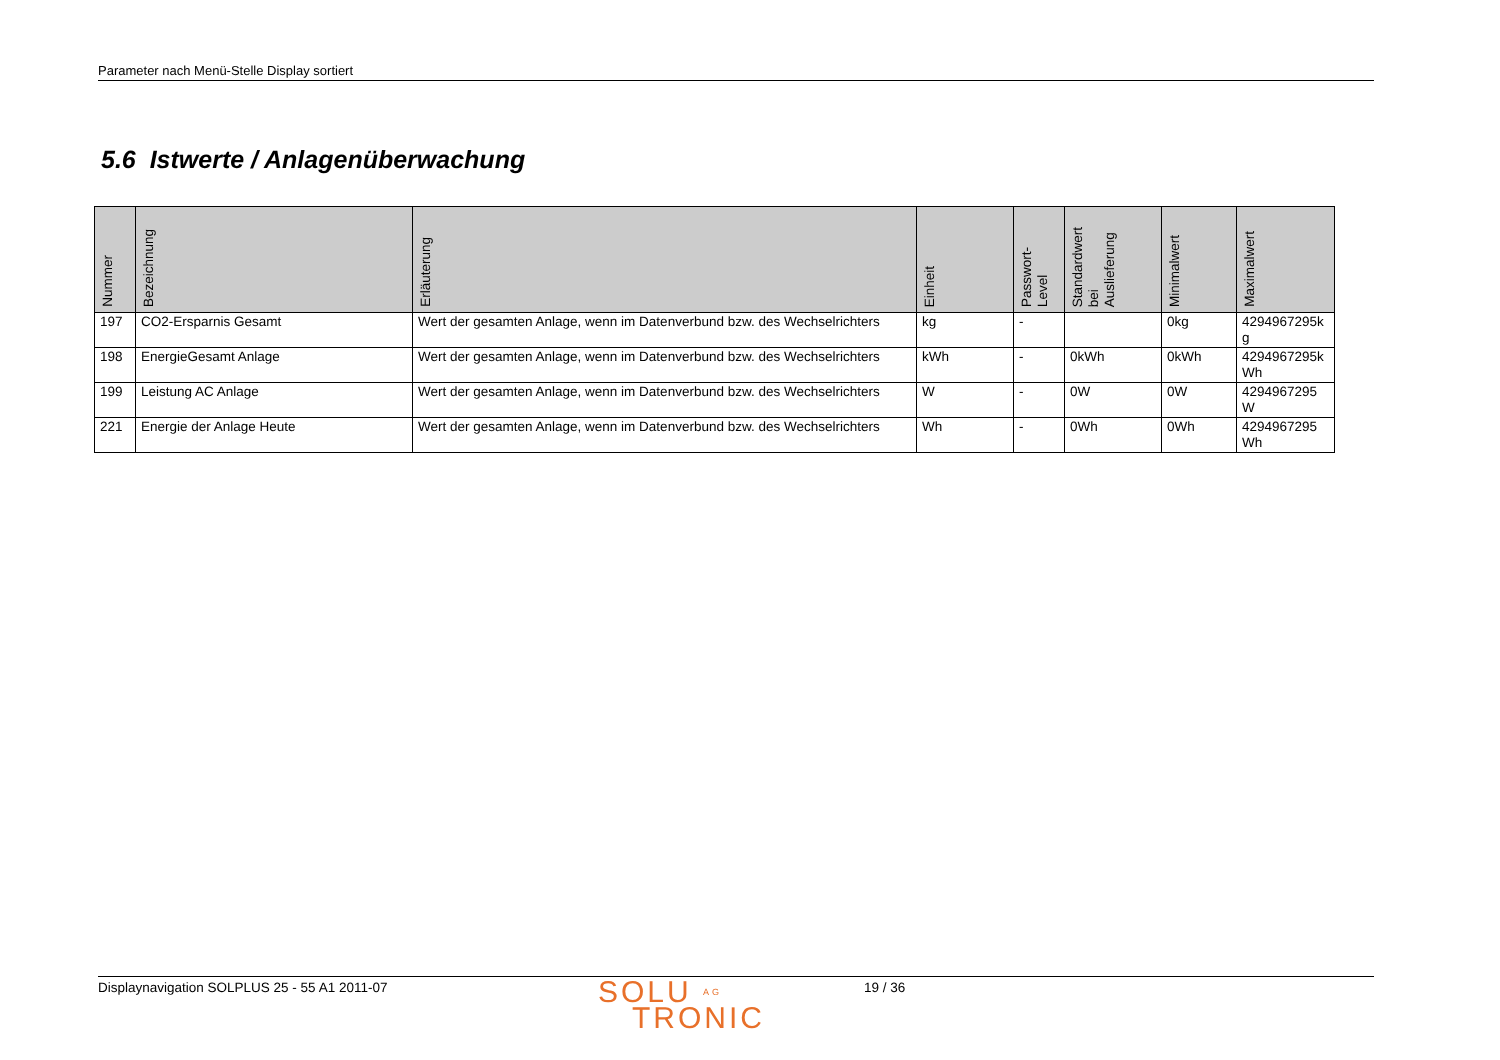Parameter nach Menü-Stelle Display sortiert
5.6 Istwerte / Anlagenüberwachung
| Nummer | Bezeichnung | Erläuterung | Einheit | Passwort- Level | Standardwert bei Auslieferung | Minimalwert | Maximalwert |
| --- | --- | --- | --- | --- | --- | --- | --- |
| 197 | CO2-Ersparnis Gesamt | Wert der gesamten Anlage, wenn im Datenverbund bzw. des Wechselrichters | kg | - | | 0kg | 4294967295k g |
| 198 | EnergieGesamt Anlage | Wert der gesamten Anlage, wenn im Datenverbund bzw. des Wechselrichters | kWh | - | 0kWh | 0kWh | 4294967295k Wh |
| 199 | Leistung AC Anlage | Wert der gesamten Anlage, wenn im Datenverbund bzw. des Wechselrichters | W | - | 0W | 0W | 4294967295 W |
| 221 | Energie der Anlage Heute | Wert der gesamten Anlage, wenn im Datenverbund bzw. des Wechselrichters | Wh | - | 0Wh | 0Wh | 4294967295 Wh |
Displaynavigation SOLPLUS 25 - 55 A1 2011-07
SOLU AG
TRONIC
19 / 36